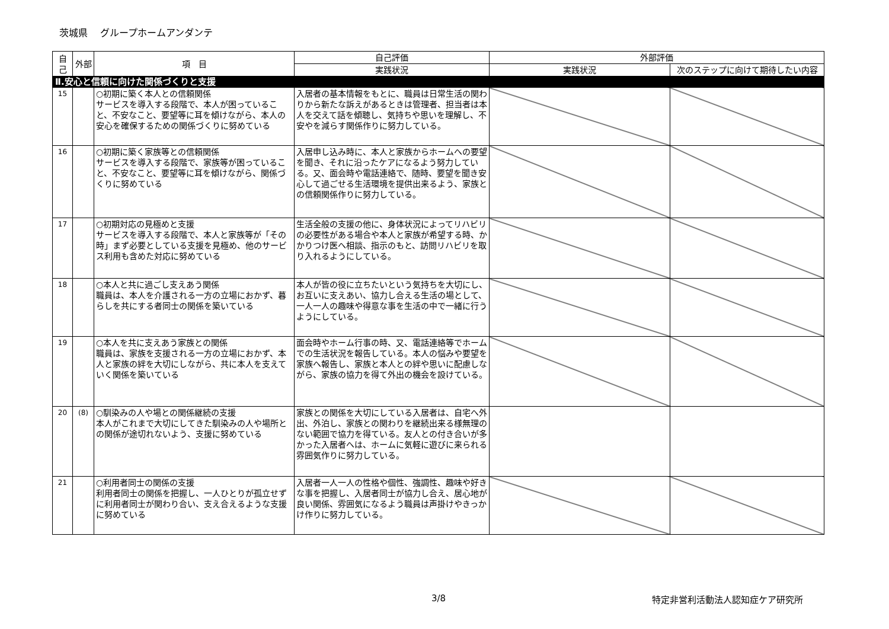茨城県　 グループホームアンダンテ
| 自己 | 外部 | 項 目 | 自己評価 | 外部評価 | |
| --- | --- | --- | --- | --- | --- |
| | | | 実践状況 | 実践状況 | 次のステップに向けて期待したい内容 |
| Ⅱ.安心と信頼に向けた関係づくりと支援 | | | | | |
| 15 | | ○初期に築く本人との信頼関係 サービスを導入する段階で、本人が困っていること、不安なこと、要望等に耳を傾けながら、本人の安心を確保するための関係づくりに努めている | 入居者の基本情報をもとに、職員は日常生活の関わりから新たな訴えがあるときは管理者、担当者は本人を交えて話を傾聴し、気持ちや思いを理解し、不安やを減らす関係作りに努力している。 | | |
| 16 | | ○初期に築く家族等との信頼関係 サービスを導入する段階で、家族等が困っていること、不安なこと、要望等に耳を傾けながら、関係づくりに努めている | 入居申し込み時に、本人と家族からホームへの要望を聞き、それに沿ったケアになるよう努力している。又、面会時や電話連絡で、随時、要望を聞き安心して過ごせる生活環境を提供出来るよう、家族との信頼関係作りに努力している。 | | |
| 17 | | ○初期対応の見極めと支援 サービスを導入する段階で、本人と家族等が「その時」まず必要としている支援を見極め、他のサービス利用も含めた対応に努めている | 生活全般の支援の他に、身体状況によってリハビリの必要性がある場合や本人と家族が希望する時、かかりつけ医へ相談、指示のもと、訪問リハビリを取り入れるようにしている。 | | |
| 18 | | ○本人と共に過ごし支えあう関係 職員は、本人を介護される一方の立場におかず、暮らしを共にする者同士の関係を築いている | 本人が皆の役に立ちたいという気持ちを大切にし、お互いに支えあい、協力し合える生活の場として、一人一人の趣味や得意な事を生活の中で一緒に行うようにしている。 | | |
| 19 | | ○本人を共に支えあう家族との関係 職員は、家族を支援される一方の立場におかず、本人と家族の絆を大切にしながら、共に本人を支えていく関係を築いている | 面会時やホーム行事の時、又、電話連絡等でホームでの生活状況を報告している。本人の悩みや要望を家族へ報告し、家族と本人との絆や思いに配慮しながら、家族の協力を得て外出の機会を設けている。 | | |
| 20 | (8) | ○馴染みの人や場との関係継続の支援 本人がこれまで大切にしてきた馴染みの人や場所との関係が途切れないよう、支援に努めている | 家族との関係を大切にしている入居者は、自宅へ外出、外泊し、家族との関わりを継続出来る様無理のない範囲で協力を得ている。友人との付き合いが多かった入居者へは、ホームに気軽に遊びに来られる雰囲気作りに努力している。 | | |
| 21 | | ○利用者同士の関係の支援 利用者同士の関係を把握し、一人ひとりが孤立せずに利用者同士が関わり合い、支え合えるような支援に努めている | 入居者一人一人の性格や個性、強調性、趣味や好きな事を把握し、入居者同士が協力し合え、居心地が良い関係、雰囲気になるよう職員は声掛けやきっかけ作りに努力している。 | | |
3/8 特定非営利活動法人認知症ケア研究所